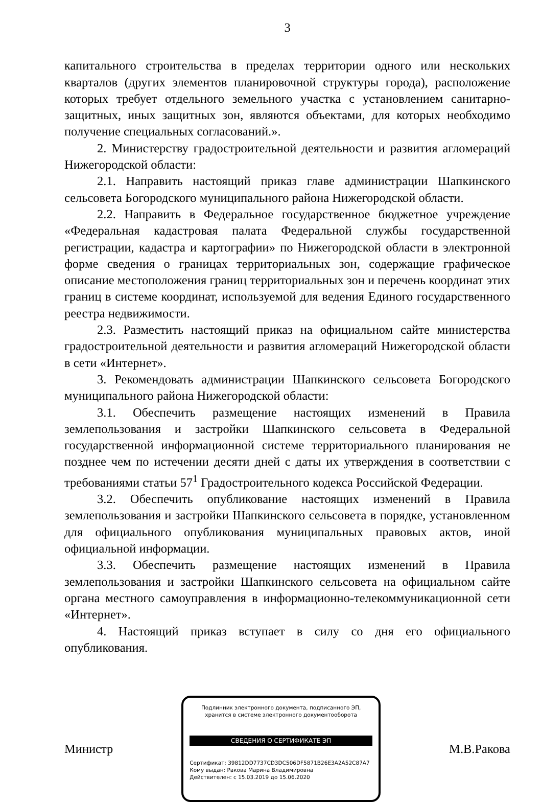3
капитального строительства в пределах территории одного или нескольких кварталов (других элементов планировочной структуры города), расположение которых требует отдельного земельного участка с установлением санитарно-защитных, иных защитных зон, являются объектами, для которых необходимо получение специальных согласований.».
2. Министерству градостроительной деятельности и развития агломераций Нижегородской области:
2.1. Направить настоящий приказ главе администрации Шапкинского сельсовета Богородского муниципального района Нижегородской области.
2.2. Направить в Федеральное государственное бюджетное учреждение «Федеральная кадастровая палата Федеральной службы государственной регистрации, кадастра и картографии» по Нижегородской области в электронной форме сведения о границах территориальных зон, содержащие графическое описание местоположения границ территориальных зон и перечень координат этих границ в системе координат, используемой для ведения Единого государственного реестра недвижимости.
2.3. Разместить настоящий приказ на официальном сайте министерства градостроительной деятельности и развития агломераций Нижегородской области в сети «Интернет».
3. Рекомендовать администрации Шапкинского сельсовета Богородского муниципального района Нижегородской области:
3.1. Обеспечить размещение настоящих изменений в Правила землепользования и застройки Шапкинского сельсовета в Федеральной государственной информационной системе территориального планирования не позднее чем по истечении десяти дней с даты их утверждения в соответствии с требованиями статьи 57<sup>1</sup> Градостроительного кодекса Российской Федерации.
3.2. Обеспечить опубликование настоящих изменений в Правила землепользования и застройки Шапкинского сельсовета в порядке, установленном для официального опубликования муниципальных правовых актов, иной официальной информации.
3.3. Обеспечить размещение настоящих изменений в Правила землепользования и застройки Шапкинского сельсовета на официальном сайте органа местного самоуправления в информационно-телекоммуникационной сети «Интернет».
4. Настоящий приказ вступает в силу со дня его официального опубликования.
Министр
Подлинник электронного документа, подписанного ЭП,
хранится в системе электронного документооборота
СВЕДЕНИЯ О СЕРТИФИКАТЕ ЭП
Сертификат: 39812DD7737CD3DC506DF5871B26E3A2A52C87A7
Кому выдан: Ракова Марина Владимировна
Действителен: с 15.03.2019 до 15.06.2020
М.В.Ракова